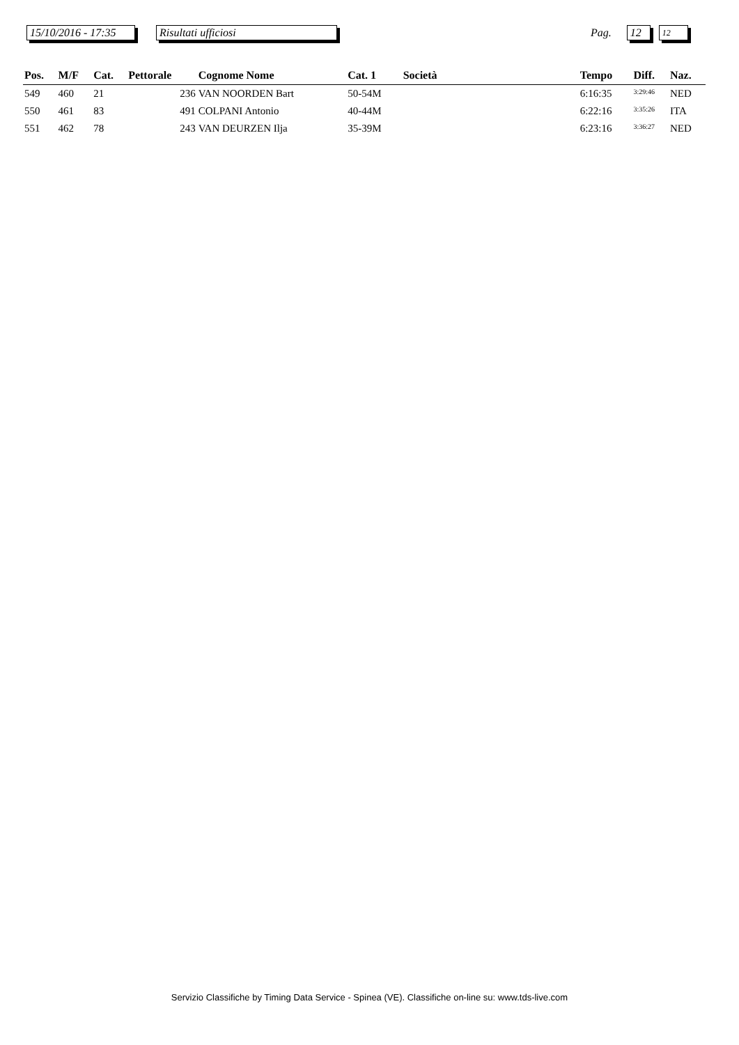15/10/2016 - 17:35
Risultati ufficiosi
Pag.
12
12
| Pos. | M/F | Cat. | Pettorale | Cognome Nome | Cat. 1 | Società | Tempo | Diff. | Naz. |
| --- | --- | --- | --- | --- | --- | --- | --- | --- | --- |
| 549 | 460 | 21 | 236 | VAN NOORDEN Bart | 50-54M | | 6:16:35 | 3:29:46 | NED |
| 550 | 461 | 83 | 491 | COLPANI Antonio | 40-44M | | 6:22:16 | 3:35:26 | ITA |
| 551 | 462 | 78 | 243 | VAN DEURZEN Ilja | 35-39M | | 6:23:16 | 3:36:27 | NED |
Servizio Classifiche by Timing Data Service - Spinea (VE). Classifiche on-line su: www.tds-live.com